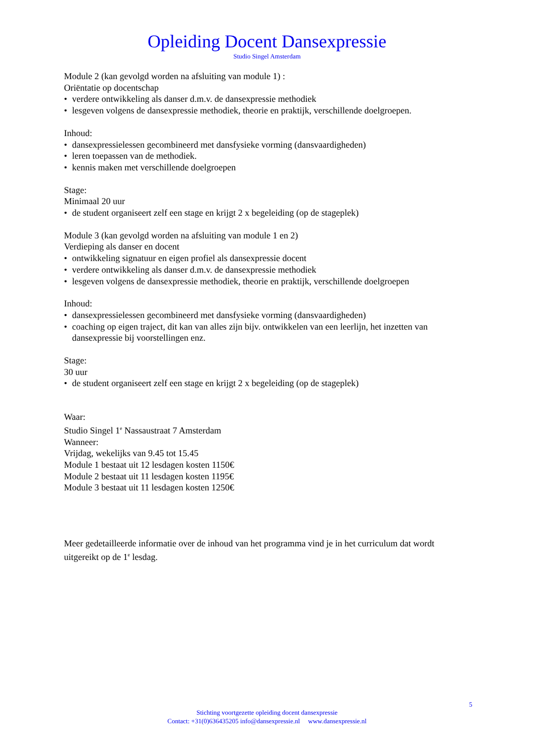Opleiding Docent Dansexpressie
Studio Singel Amsterdam
Module 2 (kan gevolgd worden na afsluiting van module 1) :
Oriëntatie op docentschap
• verdere ontwikkeling als danser d.m.v. de dansexpressie methodiek
• lesgeven volgens de dansexpressie methodiek, theorie en praktijk, verschillende doelgroepen.
Inhoud:
• dansexpressielessen gecombineerd met dansfysieke vorming (dansvaardigheden)
• leren toepassen van de methodiek.
• kennis maken met verschillende doelgroepen
Stage:
Minimaal 20 uur
• de student organiseert zelf een stage en krijgt 2 x begeleiding (op de stageplek)
Module 3 (kan gevolgd worden na afsluiting van module 1 en 2)
Verdieping als danser en docent
• ontwikkeling signatuur en eigen profiel als dansexpressie docent
• verdere ontwikkeling als danser d.m.v. de dansexpressie methodiek
• lesgeven volgens de dansexpressie methodiek, theorie en praktijk, verschillende doelgroepen
Inhoud:
• dansexpressielessen gecombineerd met dansfysieke vorming (dansvaardigheden)
• coaching op eigen traject, dit kan van alles zijn bijv. ontwikkelen van een leerlijn, het inzetten van dansexpressie bij voorstellingen enz.
Stage:
30 uur
• de student organiseert zelf een stage en krijgt 2 x begeleiding (op de stageplek)
Waar:
Studio Singel 1<sup>e</sup> Nassaustraat 7 Amsterdam
Wanneer:
Vrijdag, wekelijks van 9.45 tot 15.45
Module 1 bestaat uit 12 lesdagen kosten 1150€
Module 2 bestaat uit 11 lesdagen kosten 1195€
Module 3 bestaat uit 11 lesdagen kosten 1250€
Meer gedetailleerde informatie over de inhoud van het programma vind je in het curriculum dat wordt uitgereikt op de 1<sup>e</sup> lesdag.
5
Stichting voortgezette opleiding docent dansexpressie
Contact: +31(0)636435205 info@dansexpressie.nl www.dansexpressie.nl